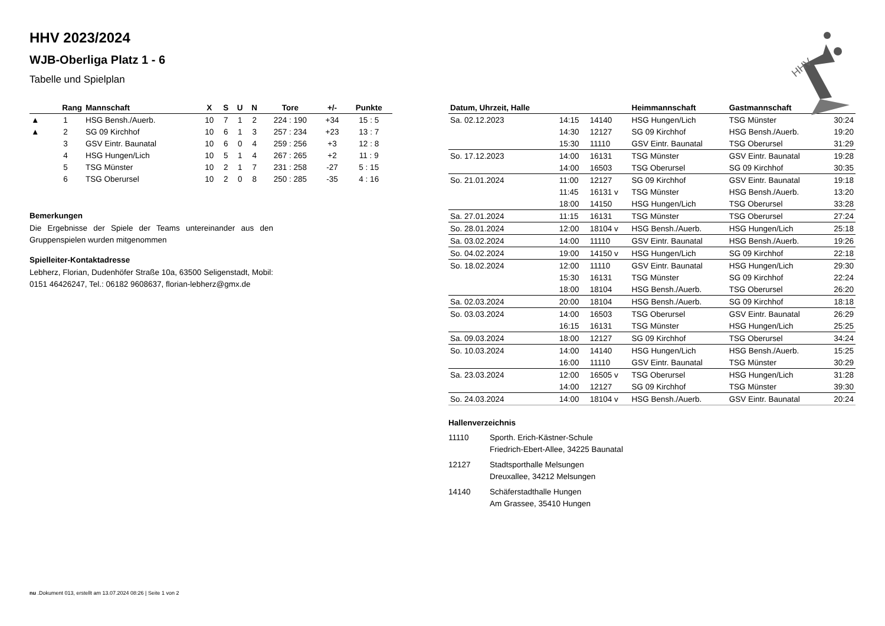HHV 2023/2024
WJB-Oberliga Platz 1 - 6
Tabelle und Spielplan
| | Rang | Mannschaft | X | S | U | N | Tore | +/- | Punkte |
| --- | --- | --- | --- | --- | --- | --- | --- | --- | --- |
| ▲ | 1 | HSG Bensh./Auerb. | 10 | 7 | 1 | 2 | 224 : 190 | +34 | 15 : 5 |
| ▲ | 2 | SG 09 Kirchhof | 10 | 6 | 1 | 3 | 257 : 234 | +23 | 13 : 7 |
| | 3 | GSV Eintr. Baunatal | 10 | 6 | 0 | 4 | 259 : 256 | +3 | 12 : 8 |
| | 4 | HSG Hungen/Lich | 10 | 5 | 1 | 4 | 267 : 265 | +2 | 11 : 9 |
| | 5 | TSG Münster | 10 | 2 | 1 | 7 | 231 : 258 | -27 | 5 : 15 |
| | 6 | TSG Oberursel | 10 | 2 | 0 | 8 | 250 : 285 | -35 | 4 : 16 |
Bemerkungen
Die Ergebnisse der Spiele der Teams untereinander aus den Gruppenspielen wurden mitgenommen
Spielleiter-Kontaktadresse
Lebherz, Florian, Dudenhöfer Straße 10a, 63500 Seligenstadt, Mobil: 0151 46426247, Tel.: 06182 9608637, florian-lebherz@gmx.de
| Datum, Uhrzeit, Halle | | | Heimmannschaft | Gastmannschaft | |
| --- | --- | --- | --- | --- | --- |
| Sa. 02.12.2023 | 14:15 | 14140 | HSG Hungen/Lich | TSG Münster | 30:24 |
| | 14:30 | 12127 | SG 09 Kirchhof | HSG Bensh./Auerb. | 19:20 |
| | 15:30 | 11110 | GSV Eintr. Baunatal | TSG Oberursel | 31:29 |
| So. 17.12.2023 | 14:00 | 16131 | TSG Münster | GSV Eintr. Baunatal | 19:28 |
| | 14:00 | 16503 | TSG Oberursel | SG 09 Kirchhof | 30:35 |
| So. 21.01.2024 | 11:00 | 12127 | SG 09 Kirchhof | GSV Eintr. Baunatal | 19:18 |
| | 11:45 | 16131 v | TSG Münster | HSG Bensh./Auerb. | 13:20 |
| | 18:00 | 14150 | HSG Hungen/Lich | TSG Oberursel | 33:28 |
| Sa. 27.01.2024 | 11:15 | 16131 | TSG Münster | TSG Oberursel | 27:24 |
| So. 28.01.2024 | 12:00 | 18104 v | HSG Bensh./Auerb. | HSG Hungen/Lich | 25:18 |
| Sa. 03.02.2024 | 14:00 | 11110 | GSV Eintr. Baunatal | HSG Bensh./Auerb. | 19:26 |
| So. 04.02.2024 | 19:00 | 14150 v | HSG Hungen/Lich | SG 09 Kirchhof | 22:18 |
| So. 18.02.2024 | 12:00 | 11110 | GSV Eintr. Baunatal | HSG Hungen/Lich | 29:30 |
| | 15:30 | 16131 | TSG Münster | SG 09 Kirchhof | 22:24 |
| | 18:00 | 18104 | HSG Bensh./Auerb. | TSG Oberursel | 26:20 |
| Sa. 02.03.2024 | 20:00 | 18104 | HSG Bensh./Auerb. | SG 09 Kirchhof | 18:18 |
| So. 03.03.2024 | 14:00 | 16503 | TSG Oberursel | GSV Eintr. Baunatal | 26:29 |
| | 16:15 | 16131 | TSG Münster | HSG Hungen/Lich | 25:25 |
| Sa. 09.03.2024 | 18:00 | 12127 | SG 09 Kirchhof | TSG Oberursel | 34:24 |
| So. 10.03.2024 | 14:00 | 14140 | HSG Hungen/Lich | HSG Bensh./Auerb. | 15:25 |
| | 16:00 | 11110 | GSV Eintr. Baunatal | TSG Münster | 30:29 |
| Sa. 23.03.2024 | 12:00 | 16505 v | TSG Oberursel | HSG Hungen/Lich | 31:28 |
| | 14:00 | 12127 | SG 09 Kirchhof | TSG Münster | 39:30 |
| So. 24.03.2024 | 14:00 | 18104 v | HSG Bensh./Auerb. | GSV Eintr. Baunatal | 20:24 |
Hallenverzeichnis
11110 Sporth. Erich-Kästner-Schule
Friedrich-Ebert-Allee, 34225 Baunatal
12127 Stadtsporthalle Melsungen
Dreuxallee, 34212 Melsungen
14140 Schäferstadthalle Hungen
Am Grassee, 35410 Hungen
HHV
nu .Dokument 013, erstellt am 13.07.2024 08:26 | Seite 1 von 2